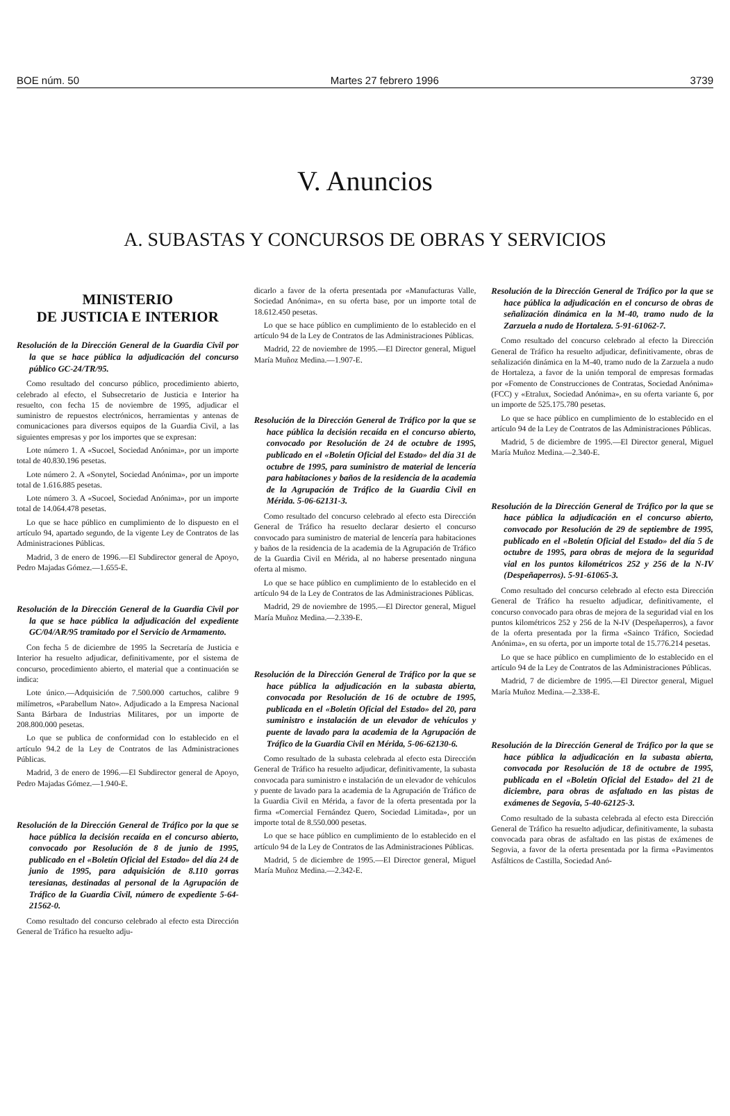BOE núm. 50 Martes 27 febrero 1996 3739
V. Anuncios
A. SUBASTAS Y CONCURSOS DE OBRAS Y SERVICIOS
MINISTERIO
DE JUSTICIA E INTERIOR
Resolución de la Dirección General de la Guardia Civil por la que se hace pública la adjudicación del concurso público GC-24/TR/95.
Como resultado del concurso público, procedimiento abierto, celebrado al efecto, el Subsecretario de Justicia e Interior ha resuelto, con fecha 15 de noviembre de 1995, adjudicar el suministro de repuestos electrónicos, herramientas y antenas de comunicaciones para diversos equipos de la Guardia Civil, a las siguientes empresas y por los importes que se expresan:
Lote número 1. A «Sucoel, Sociedad Anónima», por un importe total de 40.830.196 pesetas.
Lote número 2. A «Sonytel, Sociedad Anónima», por un importe total de 1.616.885 pesetas.
Lote número 3. A «Sucoel, Sociedad Anónima», por un importe total de 14.064.478 pesetas.
Lo que se hace público en cumplimiento de lo dispuesto en el artículo 94, apartado segundo, de la vigente Ley de Contratos de las Administraciones Públicas.
Madrid, 3 de enero de 1996.—El Subdirector general de Apoyo, Pedro Majadas Gómez.—1.655-E.
Resolución de la Dirección General de la Guardia Civil por la que se hace pública la adjudicación del expediente GC/04/AR/95 tramitado por el Servicio de Armamento.
Con fecha 5 de diciembre de 1995 la Secretaría de Justicia e Interior ha resuelto adjudicar, definitivamente, por el sistema de concurso, procedimiento abierto, el material que a continuación se indica:
Lote único.—Adquisición de 7.500.000 cartuchos, calibre 9 milímetros, «Parabellum Nato». Adjudicado a la Empresa Nacional Santa Bárbara de Industrias Militares, por un importe de 208.800.000 pesetas.
Lo que se publica de conformidad con lo establecido en el artículo 94.2 de la Ley de Contratos de las Administraciones Públicas.
Madrid, 3 de enero de 1996.—El Subdirector general de Apoyo, Pedro Majadas Gómez.—1.940-E.
Resolución de la Dirección General de Tráfico por la que se hace pública la decisión recaída en el concurso abierto, convocado por Resolución de 8 de junio de 1995, publicado en el «Boletín Oficial del Estado» del día 24 de junio de 1995, para adquisición de 8.110 gorras teresianas, destinadas al personal de la Agrupación de Tráfico de la Guardia Civil, número de expediente 5-64-21562-0.
Como resultado del concurso celebrado al efecto esta Dirección General de Tráfico ha resuelto adju-
dicarlo a favor de la oferta presentada por «Manufacturas Valle, Sociedad Anónima», en su oferta base, por un importe total de 18.612.450 pesetas.
Lo que se hace público en cumplimiento de lo establecido en el artículo 94 de la Ley de Contratos de las Administraciones Públicas.
Madrid, 22 de noviembre de 1995.—El Director general, Miguel María Muñoz Medina.—1.907-E.
Resolución de la Dirección General de Tráfico por la que se hace pública la decisión recaída en el concurso abierto, convocado por Resolución de 24 de octubre de 1995, publicado en el «Boletín Oficial del Estado» del día 31 de octubre de 1995, para suministro de material de lencería para habitaciones y baños de la residencia de la academia de la Agrupación de Tráfico de la Guardia Civil en Mérida. 5-06-62131-3.
Como resultado del concurso celebrado al efecto esta Dirección General de Tráfico ha resuelto declarar desierto el concurso convocado para suministro de material de lencería para habitaciones y baños de la residencia de la academia de la Agrupación de Tráfico de la Guardia Civil en Mérida, al no haberse presentado ninguna oferta al mismo.
Lo que se hace público en cumplimiento de lo establecido en el artículo 94 de la Ley de Contratos de las Administraciones Públicas.
Madrid, 29 de noviembre de 1995.—El Director general, Miguel María Muñoz Medina.—2.339-E.
Resolución de la Dirección General de Tráfico por la que se hace pública la adjudicación en la subasta abierta, convocada por Resolución de 16 de octubre de 1995, publicada en el «Boletín Oficial del Estado» del 20, para suministro e instalación de un elevador de vehículos y puente de lavado para la academia de la Agrupación de Tráfico de la Guardia Civil en Mérida, 5-06-62130-6.
Como resultado de la subasta celebrada al efecto esta Dirección General de Tráfico ha resuelto adjudicar, definitivamente, la subasta convocada para suministro e instalación de un elevador de vehículos y puente de lavado para la academia de la Agrupación de Tráfico de la Guardia Civil en Mérida, a favor de la oferta presentada por la firma «Comercial Fernández Quero, Sociedad Limitada», por un importe total de 8.550.000 pesetas.
Lo que se hace público en cumplimiento de lo establecido en el artículo 94 de la Ley de Contratos de las Administraciones Públicas.
Madrid, 5 de diciembre de 1995.—El Director general, Miguel María Muñoz Medina.—2.342-E.
Resolución de la Dirección General de Tráfico por la que se hace pública la adjudicación en el concurso de obras de señalización dinámica en la M-40, tramo nudo de la Zarzuela a nudo de Hortaleza. 5-91-61062-7.
Como resultado del concurso celebrado al efecto la Dirección General de Tráfico ha resuelto adjudicar, definitivamente, obras de señalización dinámica en la M-40, tramo nudo de la Zarzuela a nudo de Hortaleza, a favor de la unión temporal de empresas formadas por «Fomento de Construcciones de Contratas, Sociedad Anónima» (FCC) y «Etralux, Sociedad Anónima», en su oferta variante 6, por un importe de 525.175.780 pesetas.
Lo que se hace público en cumplimiento de lo establecido en el artículo 94 de la Ley de Contratos de las Administraciones Públicas.
Madrid, 5 de diciembre de 1995.—El Director general, Miguel María Muñoz Medina.—2.340-E.
Resolución de la Dirección General de Tráfico por la que se hace pública la adjudicación en el concurso abierto, convocado por Resolución de 29 de septiembre de 1995, publicado en el «Boletín Oficial del Estado» del día 5 de octubre de 1995, para obras de mejora de la seguridad vial en los puntos kilométricos 252 y 256 de la N-IV (Despeñaperros). 5-91-61065-3.
Como resultado del concurso celebrado al efecto esta Dirección General de Tráfico ha resuelto adjudicar, definitivamente, el concurso convocado para obras de mejora de la seguridad vial en los puntos kilométricos 252 y 256 de la N-IV (Despeñaperros), a favor de la oferta presentada por la firma «Sainco Tráfico, Sociedad Anónima», en su oferta, por un importe total de 15.776.214 pesetas.
Lo que se hace público en cumplimiento de lo establecido en el artículo 94 de la Ley de Contratos de las Administraciones Públicas.
Madrid, 7 de diciembre de 1995.—El Director general, Miguel María Muñoz Medina.—2.338-E.
Resolución de la Dirección General de Tráfico por la que se hace pública la adjudicación en la subasta abierta, convocada por Resolución de 18 de octubre de 1995, publicada en el «Boletín Oficial del Estado» del 21 de diciembre, para obras de asfaltado en las pistas de exámenes de Segovia, 5-40-62125-3.
Como resultado de la subasta celebrada al efecto esta Dirección General de Tráfico ha resuelto adjudicar, definitivamente, la subasta convocada para obras de asfaltado en las pistas de exámenes de Segovia, a favor de la oferta presentada por la firma «Pavimentos Asfálticos de Castilla, Sociedad Anó-